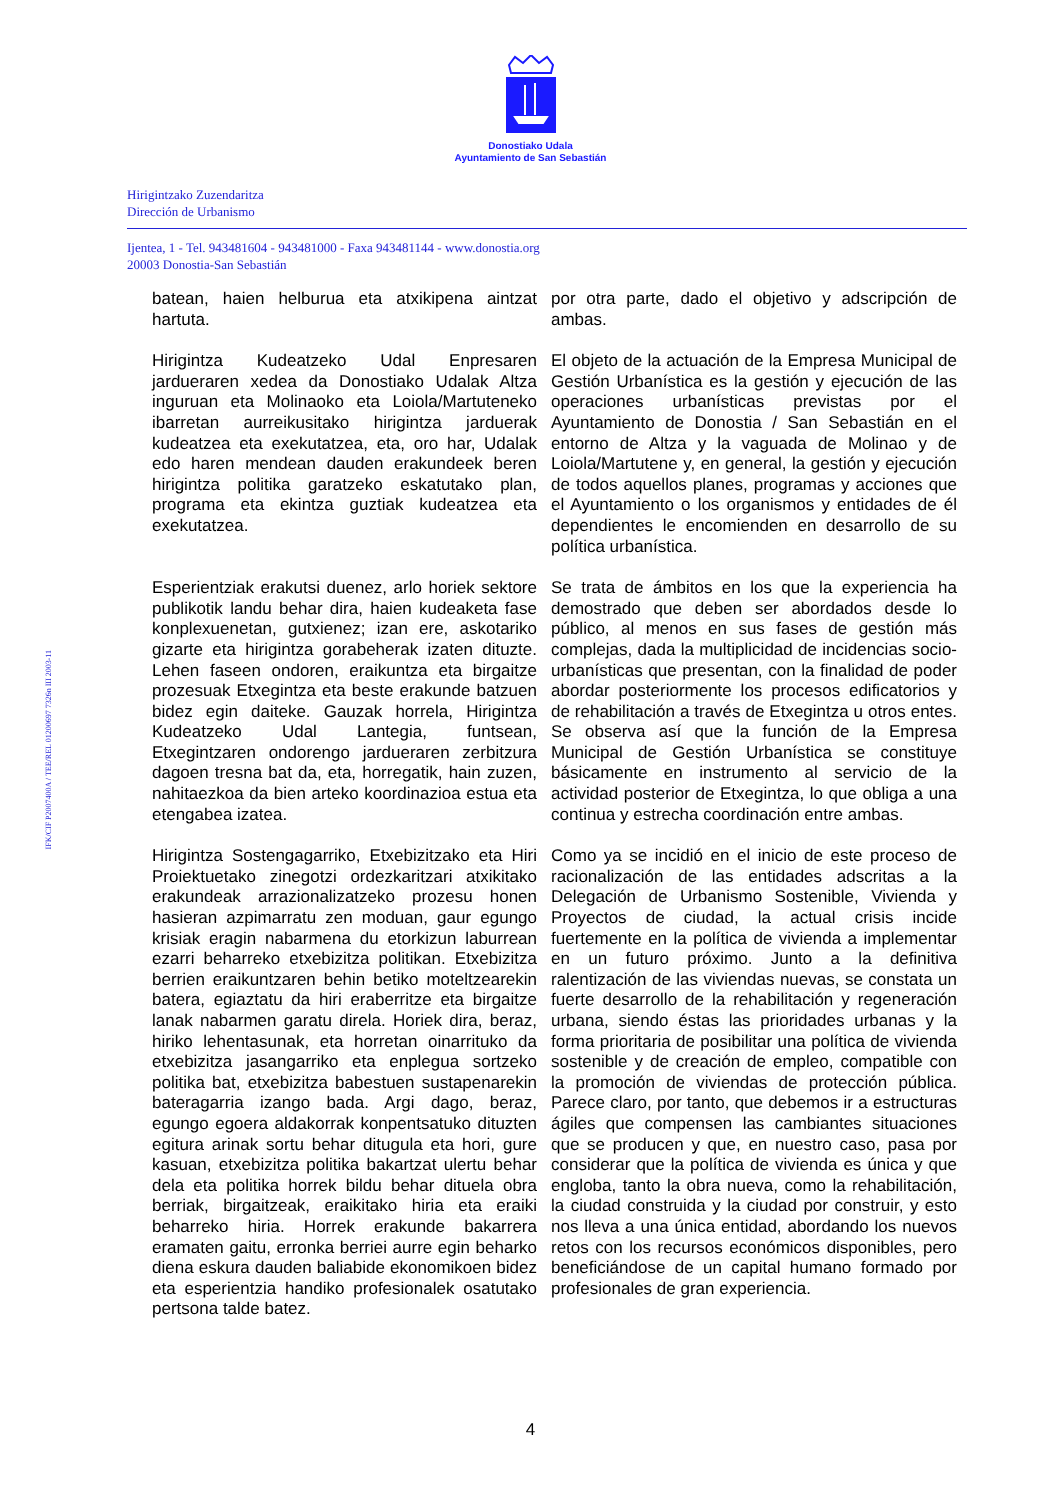Donostiako Udala
Ayuntamiento de San Sebastián
Hirigintzako Zuzendaritza
Dirección de Urbanismo
Ijentea, 1 - Tel. 943481604 - 943481000 - Faxa 943481144 - www.donostia.org
20003 Donostia-San Sebastián
IFK/CIF P2007400A / TEE/REL 01200697 7326n III 2003-11
batean, haien helburua eta atxikipena aintzat hartuta.
por otra parte, dado el objetivo y adscripción de ambas.
Hirigintza Kudeatzeko Udal Enpresaren jardueraren xedea da Donostiako Udalak Altza inguruan eta Molinaoko eta Loiola/Martuteneko ibarretan aurreikusitako hirigintza jarduerak kudeatzea eta exekutatzea, eta, oro har, Udalak edo haren mendean dauden erakundeek beren hirigintza politika garatzeko eskatutako plan, programa eta ekintza guztiak kudeatzea eta exekutatzea.
El objeto de la actuación de la Empresa Municipal de Gestión Urbanística es la gestión y ejecución de las operaciones urbanísticas previstas por el Ayuntamiento de Donostia / San Sebastián en el entorno de Altza y la vaguada de Molinao y de Loiola/Martutene y, en general, la gestión y ejecución de todos aquellos planes, programas y acciones que el Ayuntamiento o los organismos y entidades de él dependientes le encomienden en desarrollo de su política urbanística.
Esperientziak erakutsi duenez, arlo horiek sektore publikotik landu behar dira, haien kudeaketa fase konplexuenetan, gutxienez; izan ere, askotariko gizarte eta hirigintza gorabeherak izaten dituzte. Lehen faseen ondoren, eraikuntza eta birgaitze prozesuak Etxegintza eta beste erakunde batzuen bidez egin daiteke. Gauzak horrela, Hirigintza Kudeatzeko Udal Lantegia, funtsean, Etxegintzaren ondorengo jardueraren zerbitzura dagoen tresna bat da, eta, horregatik, hain zuzen, nahitaezkoa da bien arteko koordinazioa estua eta etengabea izatea.
Se trata de ámbitos en los que la experiencia ha demostrado que deben ser abordados desde lo público, al menos en sus fases de gestión más complejas, dada la multiplicidad de incidencias socio-urbanísticas que presentan, con la finalidad de poder abordar posteriormente los procesos edificatorios y de rehabilitación a través de Etxegintza u otros entes. Se observa así que la función de la Empresa Municipal de Gestión Urbanística se constituye básicamente en instrumento al servicio de la actividad posterior de Etxegintza, lo que obliga a una continua y estrecha coordinación entre ambas.
Hirigintza Sostengagarriko, Etxebizitzako eta Hiri Proiektuetako zinegotzi ordezkaritzari atxikitako erakundeak arrazionalizatzeko prozesu honen hasieran azpimarratu zen moduan, gaur egungo krisiak eragin nabarmena du etorkizun laburrean ezarri beharreko etxebizitza politikan. Etxebizitza berrien eraikuntzaren behin betiko moteltzearekin batera, egiaztatu da hiri eraberritze eta birgaitze lanak nabarmen garatu direla. Horiek dira, beraz, hiriko lehentasunak, eta horretan oinarrituko da etxebizitza jasangarriko eta enplegua sortzeko politika bat, etxebizitza babestuen sustapenarekin bateragarria izango bada. Argi dago, beraz, egungo egoera aldakorrak konpentsatuko dituzten egitura arinak sortu behar ditugula eta hori, gure kasuan, etxebizitza politika bakartzat ulertu behar dela eta politika horrek bildu behar dituela obra berriak, birgaitzeak, eraikitako hiria eta eraiki beharreko hiria. Horrek erakunde bakarrera eramaten gaitu, erronka berriei aurre egin beharko diena eskura dauden baliabide ekonomikoen bidez eta esperientzia handiko profesionalek osatutako pertsona talde batez.
Como ya se incidió en el inicio de este proceso de racionalización de las entidades adscritas a la Delegación de Urbanismo Sostenible, Vivienda y Proyectos de ciudad, la actual crisis incide fuertemente en la política de vivienda a implementar en un futuro próximo. Junto a la definitiva ralentización de las viviendas nuevas, se constata un fuerte desarrollo de la rehabilitación y regeneración urbana, siendo éstas las prioridades urbanas y la forma prioritaria de posibilitar una política de vivienda sostenible y de creación de empleo, compatible con la promoción de viviendas de protección pública. Parece claro, por tanto, que debemos ir a estructuras ágiles que compensen las cambiantes situaciones que se producen y que, en nuestro caso, pasa por considerar que la política de vivienda es única y que engloba, tanto la obra nueva, como la rehabilitación, la ciudad construida y la ciudad por construir, y esto nos lleva a una única entidad, abordando los nuevos retos con los recursos económicos disponibles, pero beneficiándose de un capital humano formado por profesionales de gran experiencia.
4